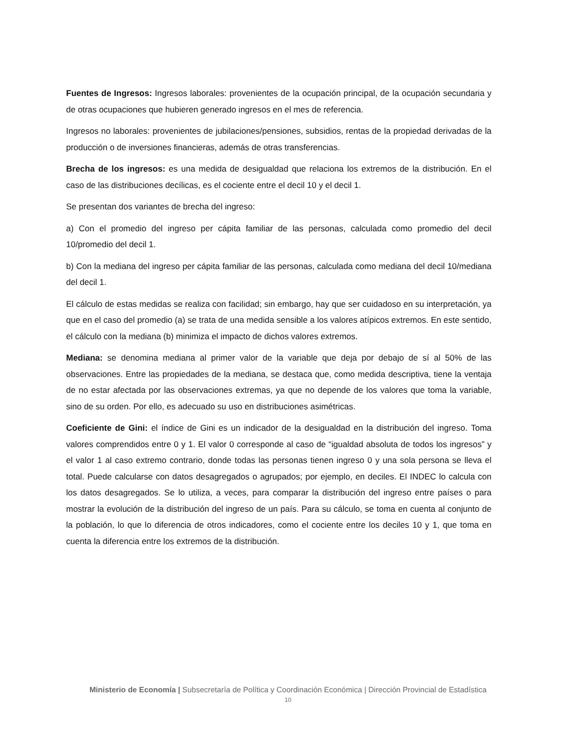Fuentes de Ingresos: Ingresos laborales: provenientes de la ocupación principal, de la ocupación secundaria y de otras ocupaciones que hubieren generado ingresos en el mes de referencia.
Ingresos no laborales: provenientes de jubilaciones/pensiones, subsidios, rentas de la propiedad derivadas de la producción o de inversiones financieras, además de otras transferencias.
Brecha de los ingresos: es una medida de desigualdad que relaciona los extremos de la distribución. En el caso de las distribuciones decílicas, es el cociente entre el decil 10 y el decil 1.
Se presentan dos variantes de brecha del ingreso:
a) Con el promedio del ingreso per cápita familiar de las personas, calculada como promedio del decil 10/promedio del decil 1.
b) Con la mediana del ingreso per cápita familiar de las personas, calculada como mediana del decil 10/mediana del decil 1.
El cálculo de estas medidas se realiza con facilidad; sin embargo, hay que ser cuidadoso en su interpretación, ya que en el caso del promedio (a) se trata de una medida sensible a los valores atípicos extremos. En este sentido, el cálculo con la mediana (b) minimiza el impacto de dichos valores extremos.
Mediana: se denomina mediana al primer valor de la variable que deja por debajo de sí al 50% de las observaciones. Entre las propiedades de la mediana, se destaca que, como medida descriptiva, tiene la ventaja de no estar afectada por las observaciones extremas, ya que no depende de los valores que toma la variable, sino de su orden. Por ello, es adecuado su uso en distribuciones asimétricas.
Coeficiente de Gini: el índice de Gini es un indicador de la desigualdad en la distribución del ingreso. Toma valores comprendidos entre 0 y 1. El valor 0 corresponde al caso de “igualdad absoluta de todos los ingresos” y el valor 1 al caso extremo contrario, donde todas las personas tienen ingreso 0 y una sola persona se lleva el total. Puede calcularse con datos desagregados o agrupados; por ejemplo, en deciles. El INDEC lo calcula con los datos desagregados. Se lo utiliza, a veces, para comparar la distribución del ingreso entre países o para mostrar la evolución de la distribución del ingreso de un país. Para su cálculo, se toma en cuenta al conjunto de la población, lo que lo diferencia de otros indicadores, como el cociente entre los deciles 10 y 1, que toma en cuenta la diferencia entre los extremos de la distribución.
Ministerio de Economía | Subsecretaría de Política y Coordinación Económica | Dirección Provincial de Estadística
10